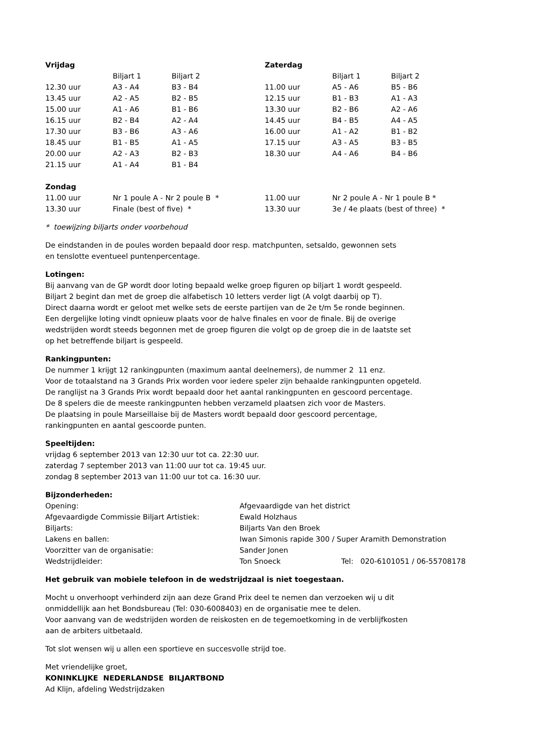| Vrijdag | | | Zaterdag | | |
| --- | --- | --- | --- | --- | --- |
| | Biljart 1 | Biljart 2 | | Biljart 1 | Biljart 2 |
| 12.30 uur | A3 - A4 | B3 - B4 | 11.00 uur | A5 - A6 | B5 - B6 |
| 13.45 uur | A2 - A5 | B2 - B5 | 12.15 uur | B1 - B3 | A1 - A3 |
| 15.00 uur | A1 - A6 | B1 - B6 | 13.30 uur | B2 - B6 | A2 - A6 |
| 16.15 uur | B2 - B4 | A2 - A4 | 14.45 uur | B4 - B5 | A4 - A5 |
| 17.30 uur | B3 - B6 | A3 - A6 | 16.00 uur | A1 - A2 | B1 - B2 |
| 18.45 uur | B1 - B5 | A1 - A5 | 17.15 uur | A3 - A5 | B3 - B5 |
| 20.00 uur | A2 - A3 | B2 - B3 | 18.30 uur | A4 - A6 | B4 - B6 |
| 21.15 uur | A1 - A4 | B1 - B4 | | | |
| Zondag | | | | | |
| 11.00 uur | Nr 1 poule A - Nr 2 poule B * | | 11.00 uur | Nr 2 poule A - Nr 1 poule B * | |
| 13.30 uur | Finale (best of five) * | | 13.30 uur | 3e / 4e plaats (best of three) * | |
* toewijzing biljarts onder voorbehoud
De eindstanden in de poules worden bepaald door resp. matchpunten, setsaldo, gewonnen sets
en tenslotte eventueel puntenpercentage.
Lotingen:
Bij aanvang van de GP wordt door loting bepaald welke groep figuren op biljart 1 wordt gespeeld.
Biljart 2 begint dan met de groep die alfabetisch 10 letters verder ligt (A volgt daarbij op T).
Direct daarna wordt er geloot met welke sets de eerste partijen van de 2e t/m 5e ronde beginnen.
Een dergelijke loting vindt opnieuw plaats voor de halve finales en voor de finale. Bij de overige
wedstrijden wordt steeds begonnen met de groep figuren die volgt op de groep die in de laatste set
op het betreffende biljart is gespeeld.
Rankingpunten:
De nummer 1 krijgt 12 rankingpunten (maximum aantal deelnemers), de nummer 2 11 enz.
Voor de totaalstand na 3 Grands Prix worden voor iedere speler zijn behaalde rankingpunten opgeteld.
De ranglijst na 3 Grands Prix wordt bepaald door het aantal rankingpunten en gescoord percentage.
De 8 spelers die de meeste rankingpunten hebben verzameld plaatsen zich voor de Masters.
De plaatsing in poule Marseillaise bij de Masters wordt bepaald door gescoord percentage,
rankingpunten en aantal gescoorde punten.
Speeltijden:
vrijdag 6 september 2013 van 12:30 uur tot ca. 22:30 uur.
zaterdag 7 september 2013 van 11:00 uur tot ca. 19:45 uur.
zondag 8 september 2013 van 11:00 uur tot ca. 16:30 uur.
Bijzonderheden:
| Opening: | Afgevaardigde van het district | |
| Afgevaardigde Commissie Biljart Artistiek: | Ewald Holzhaus | |
| Biljarts: | Biljarts Van den Broek | |
| Lakens en ballen: | Iwan Simonis rapide 300 / Super Aramith Demonstration | |
| Voorzitter van de organisatie: | Sander Jonen | |
| Wedstrijdleider: | Ton Snoeck | Tel: 020-6101051 / 06-55708178 |
Het gebruik van mobiele telefoon in de wedstrijdzaal is niet toegestaan.
Mocht u onverhoopt verhinderd zijn aan deze Grand Prix deel te nemen dan verzoeken wij u dit
onmiddellijk aan het Bondsbureau (Tel: 030-6008403) en de organisatie mee te delen.
Voor aanvang van de wedstrijden worden de reiskosten en de tegemoetkoming in de verblijfkosten
aan de arbiters uitbetaald.
Tot slot wensen wij u allen een sportieve en succesvolle strijd toe.
Met vriendelijke groet,
KONINKLIJKE NEDERLANDSE BILJARTBOND
Ad Klijn, afdeling Wedstrijdzaken